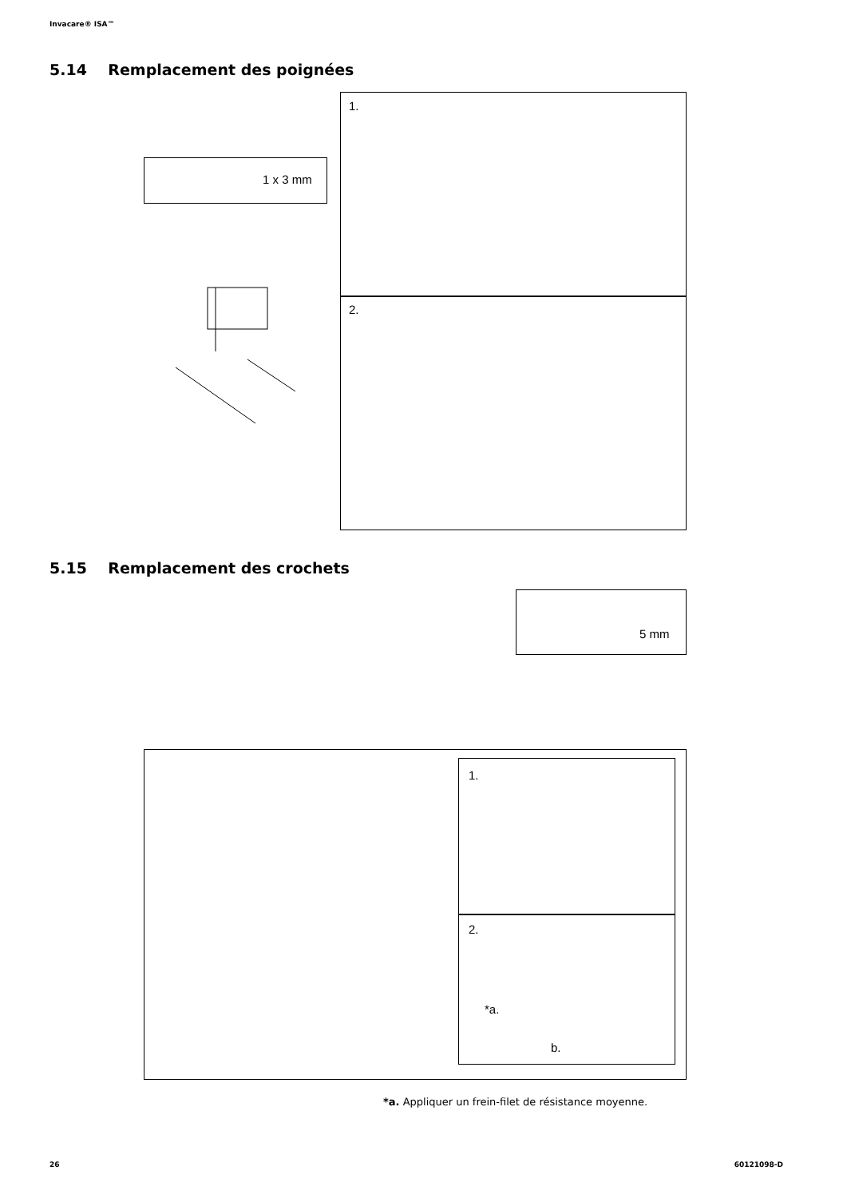Invacare® ISA™
5.14 Remplacement des poignées
1 x 3 mm
1.
2.
5.15 Remplacement des crochets
5 mm
1.
2.
*a.
b.
*a. Appliquer un frein-filet de résistance moyenne.
26 60121098-D